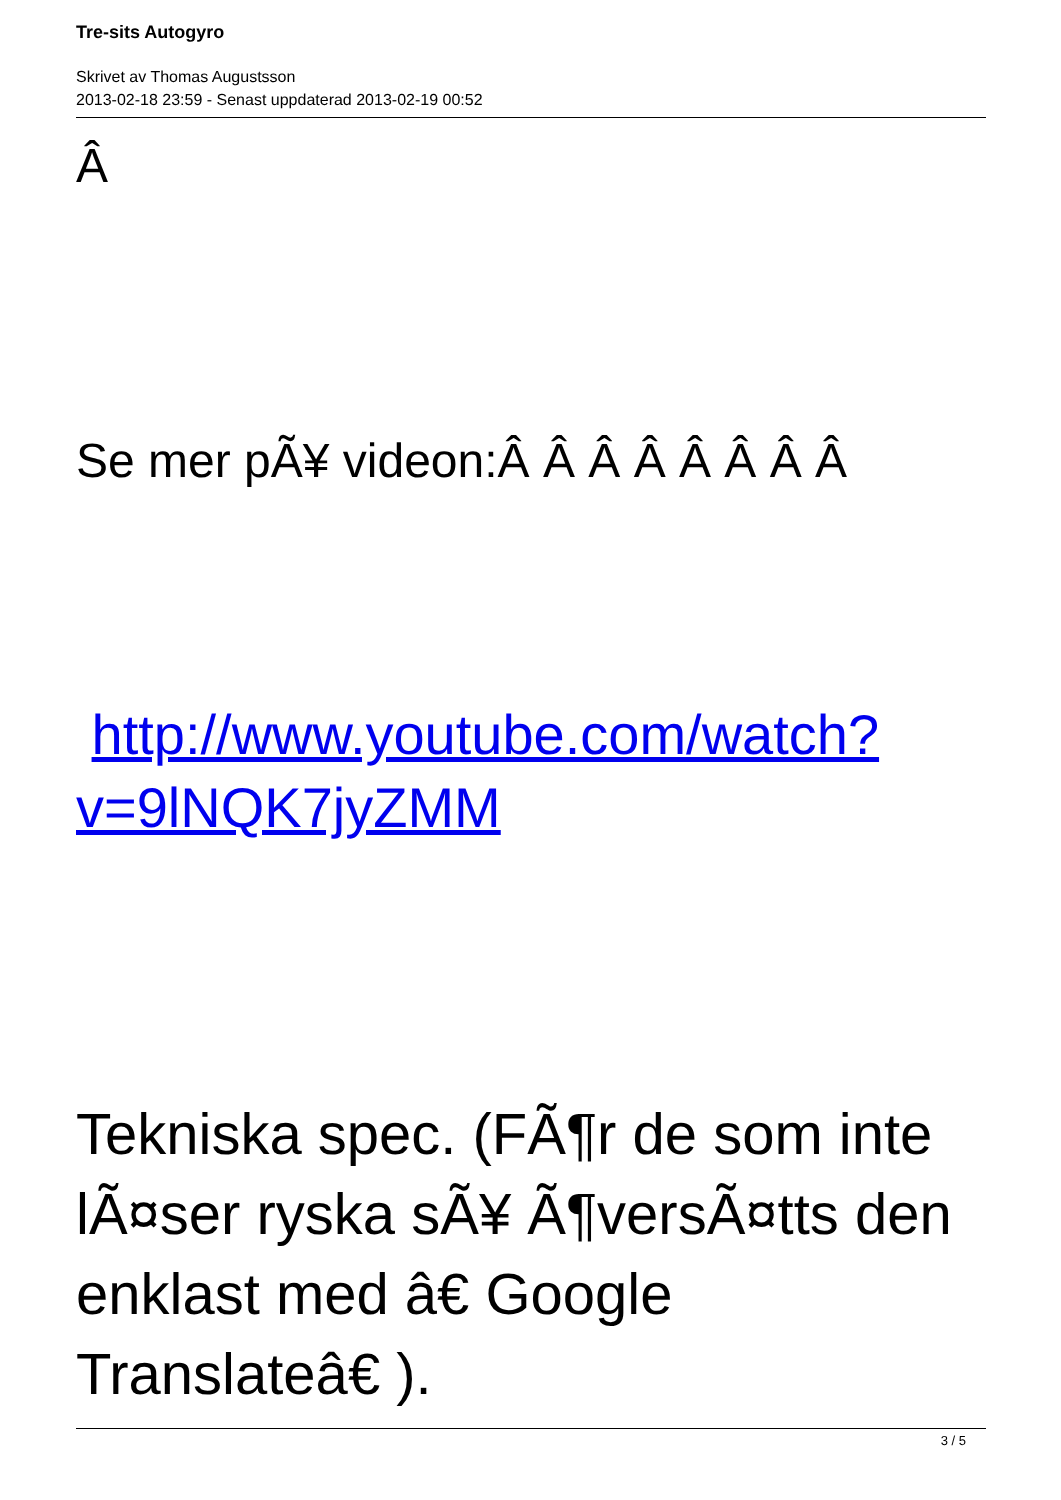Tre-sits Autogyro
Skrivet av Thomas Augustsson
2013-02-18 23:59 - Senast uppdaterad 2013-02-19 00:52
Â
Se mer pÃ¥ videon:Â Â Â Â Â Â Â Â
http://www.youtube.com/watch?v=9lNQK7jyZMM
Tekniska spec. (FÃ¶r de som inte lÃ¤ser ryska sÃ¥ Ã¶versÃ¤tts den enklast med â€ Google Translateâ€ ).
3 / 5